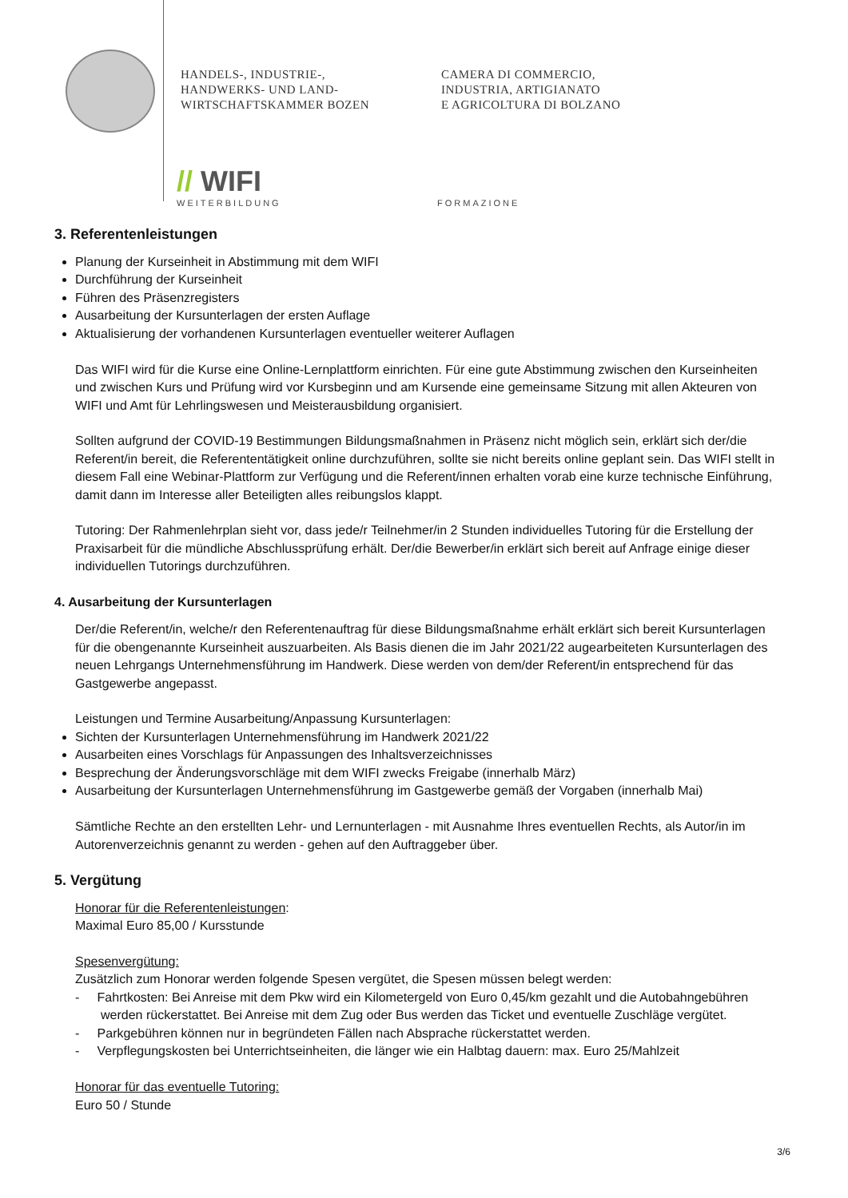HANDELS-, INDUSTRIE-,
HANDWERKS- UND LAND-
WIRTSCHAFTSKAMMER BOZEN
CAMERA DI COMMERCIO,
INDUSTRIA, ARTIGIANATO
E AGRICOLTURA DI BOLZANO
// WIFI
WEITERBILDUNG
FORMAZIONE
3. Referentenleistungen
Planung der Kurseinheit in Abstimmung mit dem WIFI
Durchführung der Kurseinheit
Führen des Präsenzregisters
Ausarbeitung der Kursunterlagen der ersten Auflage
Aktualisierung der vorhandenen Kursunterlagen eventueller weiterer Auflagen
Das WIFI wird für die Kurse eine Online-Lernplattform einrichten. Für eine gute Abstimmung zwischen den Kurseinheiten und zwischen Kurs und Prüfung wird vor Kursbeginn und am Kursende eine gemeinsame Sitzung mit allen Akteuren von WIFI und Amt für Lehrlingswesen und Meisterausbildung organisiert.
Sollten aufgrund der COVID-19 Bestimmungen Bildungsmaßnahmen in Präsenz nicht möglich sein, erklärt sich der/die Referent/in bereit, die Referententätigkeit online durchzuführen, sollte sie nicht bereits online geplant sein. Das WIFI stellt in diesem Fall eine Webinar-Plattform zur Verfügung und die Referent/innen erhalten vorab eine kurze technische Einführung, damit dann im Interesse aller Beteiligten alles reibungslos klappt.
Tutoring: Der Rahmenlehrplan sieht vor, dass jede/r Teilnehmer/in 2 Stunden individuelles Tutoring für die Erstellung der Praxisarbeit für die mündliche Abschlussprüfung erhält. Der/die Bewerber/in erklärt sich bereit auf Anfrage einige dieser individuellen Tutorings durchzuführen.
4. Ausarbeitung der Kursunterlagen
Der/die Referent/in, welche/r den Referentenauftrag für diese Bildungsmaßnahme erhält erklärt sich bereit Kursunterlagen für die obengenannte Kurseinheit auszuarbeiten. Als Basis dienen die im Jahr 2021/22 augearbeiteten Kursunterlagen des neuen Lehrgangs Unternehmensführung im Handwerk. Diese werden von dem/der Referent/in entsprechend für das Gastgewerbe angepasst.
Leistungen und Termine Ausarbeitung/Anpassung Kursunterlagen:
Sichten der Kursunterlagen Unternehmensführung im Handwerk 2021/22
Ausarbeiten eines Vorschlags für Anpassungen des Inhaltsverzeichnisses
Besprechung der Änderungsvorschläge mit dem WIFI zwecks Freigabe (innerhalb März)
Ausarbeitung der Kursunterlagen Unternehmensführung im Gastgewerbe gemäß der Vorgaben (innerhalb Mai)
Sämtliche Rechte an den erstellten Lehr- und Lernunterlagen - mit Ausnahme Ihres eventuellen Rechts, als Autor/in im Autorenverzeichnis genannt zu werden - gehen auf den Auftraggeber über.
5. Vergütung
Honorar für die Referentenleistungen:
Maximal Euro 85,00 / Kursstunde
Spesenvergütung:
Zusätzlich zum Honorar werden folgende Spesen vergütet, die Spesen müssen belegt werden:
- Fahrtkosten: Bei Anreise mit dem Pkw wird ein Kilometergeld von Euro 0,45/km gezahlt und die Autobahngebühren werden rückerstattet. Bei Anreise mit dem Zug oder Bus werden das Ticket und eventuelle Zuschläge vergütet.
- Parkgebühren können nur in begründeten Fällen nach Absprache rückerstattet werden.
- Verpflegungskosten bei Unterrichtseinheiten, die länger wie ein Halbtag dauern: max. Euro 25/Mahlzeit
Honorar für das eventuelle Tutoring:
Euro 50 / Stunde
3/6